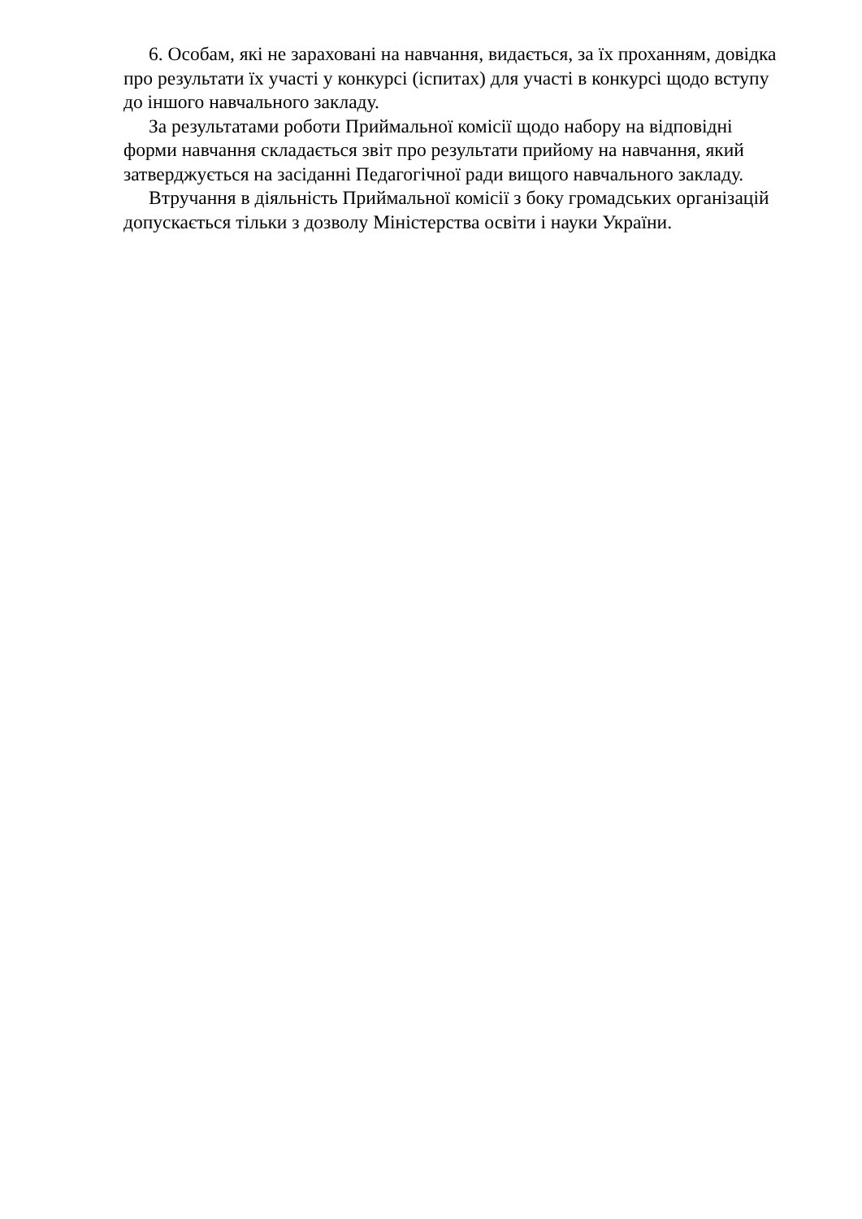6. Особам, які не зараховані на навчання, видається, за їх проханням, довідка про результати їх участі у конкурсі (іспитах) для участі в конкурсі щодо вступу до іншого навчального закладу.
За результатами роботи Приймальної комісії щодо набору на відповідні форми навчання складається звіт про результати прийому на навчання, який затверджується на засіданні Педагогічної ради вищого навчального закладу.
Втручання в діяльність Приймальної комісії з боку громадських організацій допускається тільки з дозволу Міністерства освіти і науки України.